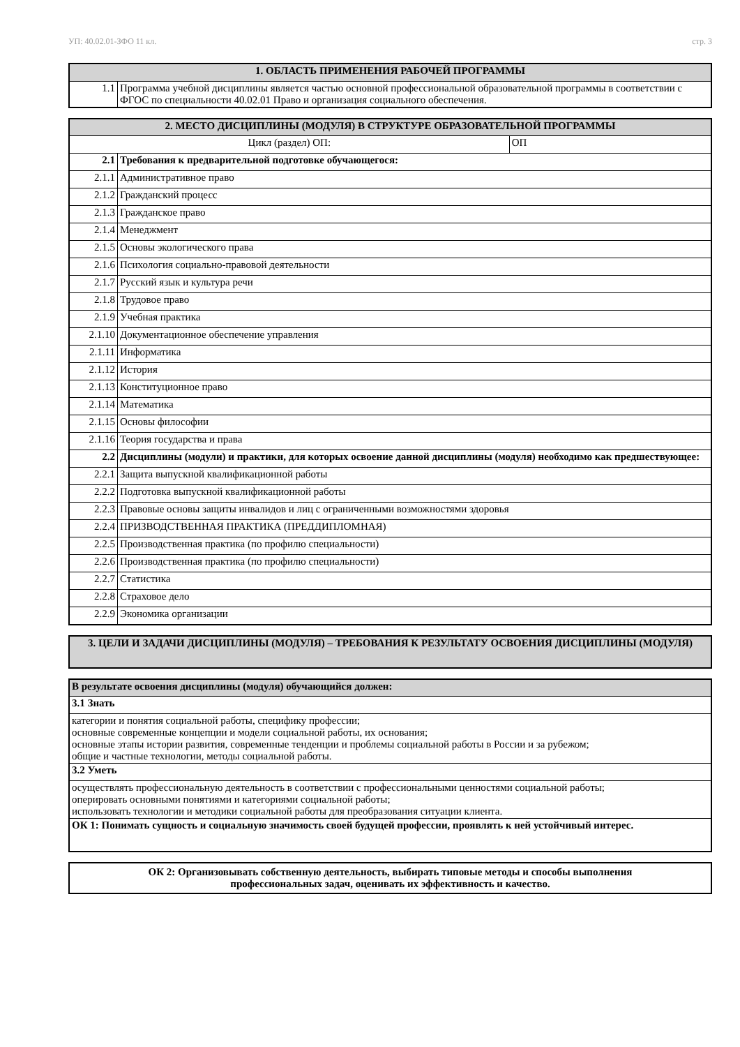УП: 40.02.01-ЗФО 11 кл. стр. 3
| 1. ОБЛАСТЬ ПРИМЕНЕНИЯ РАБОЧЕЙ ПРОГРАММЫ | |
| --- | --- |
| 1.1 | Программа учебной дисциплины является частью основной профессиональной образовательной программы в соответствии с ФГОС по специальности 40.02.01 Право и организация социального обеспечения. |
| 2. МЕСТО ДИСЦИПЛИНЫ (МОДУЛЯ) В СТРУКТУРЕ ОБРАЗОВАТЕЛЬНОЙ ПРОГРАММЫ | | |
| --- | --- | --- |
| Цикл (раздел) ОП: | | ОП |
| 2.1 | Требования к предварительной подготовке обучающегося: | |
| 2.1.1 | Административное право | |
| 2.1.2 | Гражданский процесс | |
| 2.1.3 | Гражданское право | |
| 2.1.4 | Менеджмент | |
| 2.1.5 | Основы экологического права | |
| 2.1.6 | Психология социально-правовой деятельности | |
| 2.1.7 | Русский язык и культура речи | |
| 2.1.8 | Трудовое право | |
| 2.1.9 | Учебная практика | |
| 2.1.10 | Документационное обеспечение управления | |
| 2.1.11 | Информатика | |
| 2.1.12 | История | |
| 2.1.13 | Конституционное право | |
| 2.1.14 | Математика | |
| 2.1.15 | Основы философии | |
| 2.1.16 | Теория государства и права | |
| 2.2 | Дисциплины (модули) и практики, для которых освоение данной дисциплины (модуля) необходимо как предшествующее: | |
| 2.2.1 | Защита выпускной квалификационной работы | |
| 2.2.2 | Подготовка выпускной квалификационной работы | |
| 2.2.3 | Правовые основы защиты инвалидов и лиц с ограниченными возможностями здоровья | |
| 2.2.4 | ПРИЗВОДСТВЕННАЯ ПРАКТИКА (ПРЕДДИПЛОМНАЯ) | |
| 2.2.5 | Производственная практика (по профилю специальности) | |
| 2.2.6 | Производственная практика (по профилю специальности) | |
| 2.2.7 | Статистика | |
| 2.2.8 | Страховое дело | |
| 2.2.9 | Экономика организации | |
| 3. ЦЕЛИ И ЗАДАЧИ ДИСЦИПЛИНЫ (МОДУЛЯ) – ТРЕБОВАНИЯ К РЕЗУЛЬТАТУ ОСВОЕНИЯ ДИСЦИПЛИНЫ (МОДУЛЯ) |
| --- |
| В результате освоения дисциплины (модуля) обучающийся должен: |
| 3.1 Знать |
| категории и понятия социальной работы, специфику профессии; основные современные концепции и модели социальной работы, их основания; основные этапы истории развития, современные тенденции и проблемы социальной работы в России и за рубежом; общие и частные технологии, методы социальной работы. |
| 3.2 Уметь |
| осуществлять профессиональную деятельность в соответствии с профессиональными ценностями социальной работы; оперировать основными понятиями и категориями социальной работы; использовать технологии и методики социальной работы для преобразования ситуации клиента. |
| ОК 1: Понимать сущность и социальную значимость своей будущей профессии, проявлять к ней устойчивый интерес. |
| ОК 2: Организовывать собственную деятельность, выбирать типовые методы и способы выполнения профессиональных задач, оценивать их эффективность и качество. |